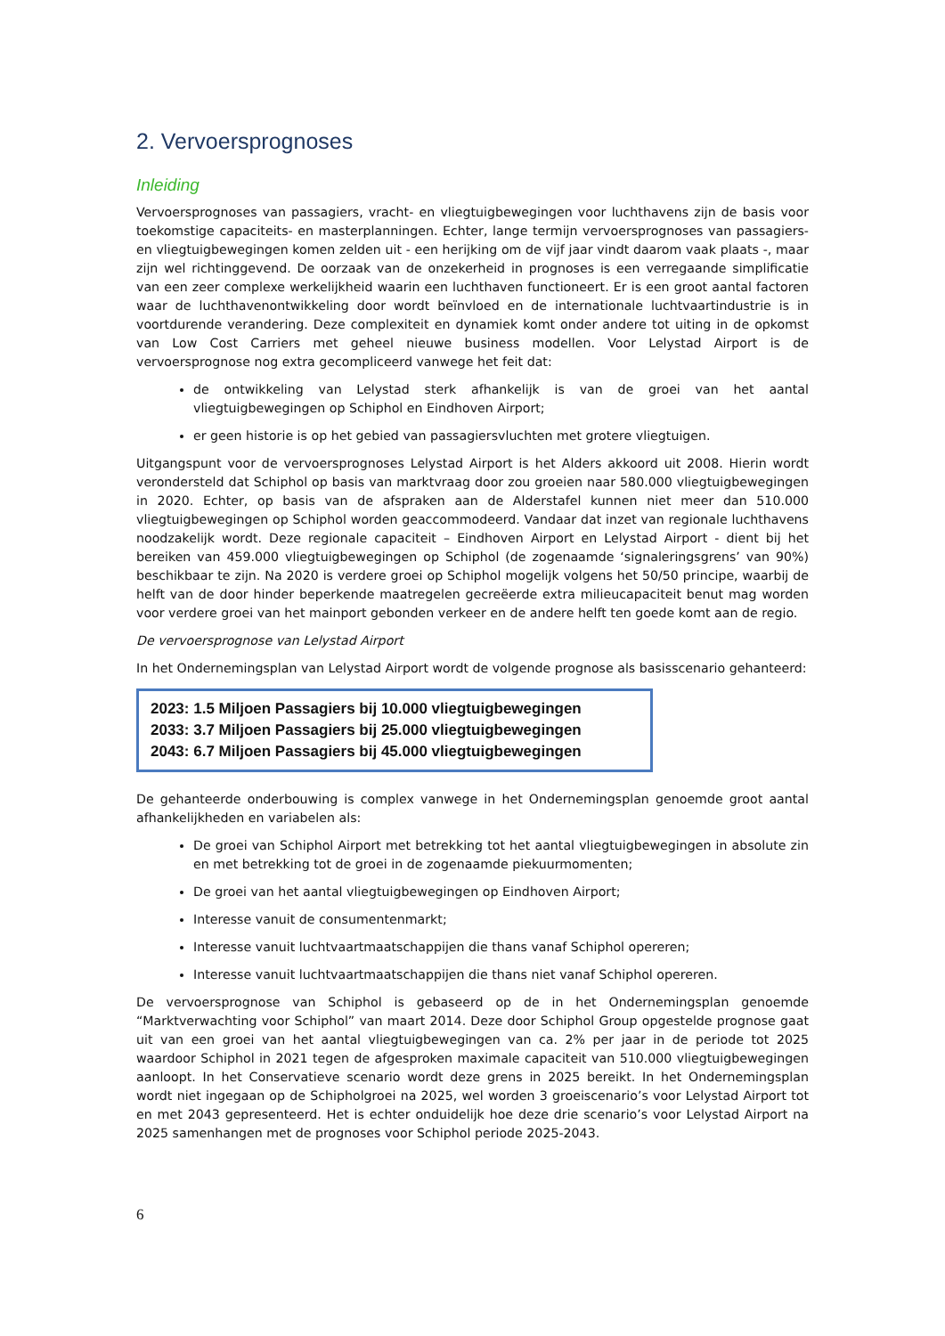2. Vervoersprognoses
Inleiding
Vervoersprognoses van passagiers, vracht- en vliegtuigbewegingen voor luchthavens zijn de basis voor toekomstige capaciteits- en masterplanningen. Echter, lange termijn vervoersprognoses van passagiers- en vliegtuigbewegingen komen zelden uit - een herijking om de vijf jaar vindt daarom vaak plaats -, maar zijn wel richtinggevend. De oorzaak van de onzekerheid in prognoses is een verregaande simplificatie van een zeer complexe werkelijkheid waarin een luchthaven functioneert. Er is een groot aantal factoren waar de luchthavenontwikkeling door wordt beïnvloed en de internationale luchtvaartindustrie is in voortdurende verandering. Deze complexiteit en dynamiek komt onder andere tot uiting in de opkomst van Low Cost Carriers met geheel nieuwe business modellen. Voor Lelystad Airport is de vervoersprognose nog extra gecompliceerd vanwege het feit dat:
de ontwikkeling van Lelystad sterk afhankelijk is van de groei van het aantal vliegtuigbewegingen op Schiphol en Eindhoven Airport;
er geen historie is op het gebied van passagiersvluchten met grotere vliegtuigen.
Uitgangspunt voor de vervoersprognoses Lelystad Airport is het Alders akkoord uit 2008. Hierin wordt verondersteld dat Schiphol op basis van marktvraag door zou groeien naar 580.000 vliegtuigbewegingen in 2020. Echter, op basis van de afspraken aan de Alderstafel kunnen niet meer dan 510.000 vliegtuigbewegingen op Schiphol worden geaccommodeerd. Vandaar dat inzet van regionale luchthavens noodzakelijk wordt. Deze regionale capaciteit – Eindhoven Airport en Lelystad Airport - dient bij het bereiken van 459.000 vliegtuigbewegingen op Schiphol (de zogenaamde ‘signaleringsgrens’ van 90%) beschikbaar te zijn. Na 2020 is verdere groei op Schiphol mogelijk volgens het 50/50 principe, waarbij de helft van de door hinder beperkende maatregelen gecreëerde extra milieucapaciteit benut mag worden voor verdere groei van het mainport gebonden verkeer en de andere helft ten goede komt aan de regio.
De vervoersprognose van Lelystad Airport
In het Ondernemingsplan van Lelystad Airport wordt de volgende prognose als basisscenario gehanteerd:
2023: 1.5 Miljoen Passagiers bij 10.000 vliegtuigbewegingen
2033: 3.7 Miljoen Passagiers bij 25.000 vliegtuigbewegingen
2043: 6.7 Miljoen Passagiers bij 45.000 vliegtuigbewegingen
De gehanteerde onderbouwing is complex vanwege in het Ondernemingsplan genoemde groot aantal afhankelijkheden en variabelen als:
De groei van Schiphol Airport met betrekking tot het aantal vliegtuigbewegingen in absolute zin en met betrekking tot de groei in de zogenaamde piekuurmomenten;
De groei van het aantal vliegtuigbewegingen op Eindhoven Airport;
Interesse vanuit de consumentenmarkt;
Interesse vanuit luchtvaartmaatschappijen die thans vanaf Schiphol opereren;
Interesse vanuit luchtvaartmaatschappijen die thans niet vanaf Schiphol opereren.
De vervoersprognose van Schiphol is gebaseerd op de in het Ondernemingsplan genoemde “Marktverwachting voor Schiphol” van maart 2014. Deze door Schiphol Group opgestelde prognose gaat uit van een groei van het aantal vliegtuigbewegingen van ca. 2% per jaar in de periode tot 2025 waardoor Schiphol in 2021 tegen de afgesproken maximale capaciteit van 510.000 vliegtuigbewegingen aanloopt. In het Conservatieve scenario wordt deze grens in 2025 bereikt. In het Ondernemingsplan wordt niet ingegaan op de Schipholgroei na 2025, wel worden 3 groeiscenario’s voor Lelystad Airport tot en met 2043 gepresenteerd. Het is echter onduidelijk hoe deze drie scenario’s voor Lelystad Airport na 2025 samenhangen met de prognoses voor Schiphol periode 2025-2043.
6